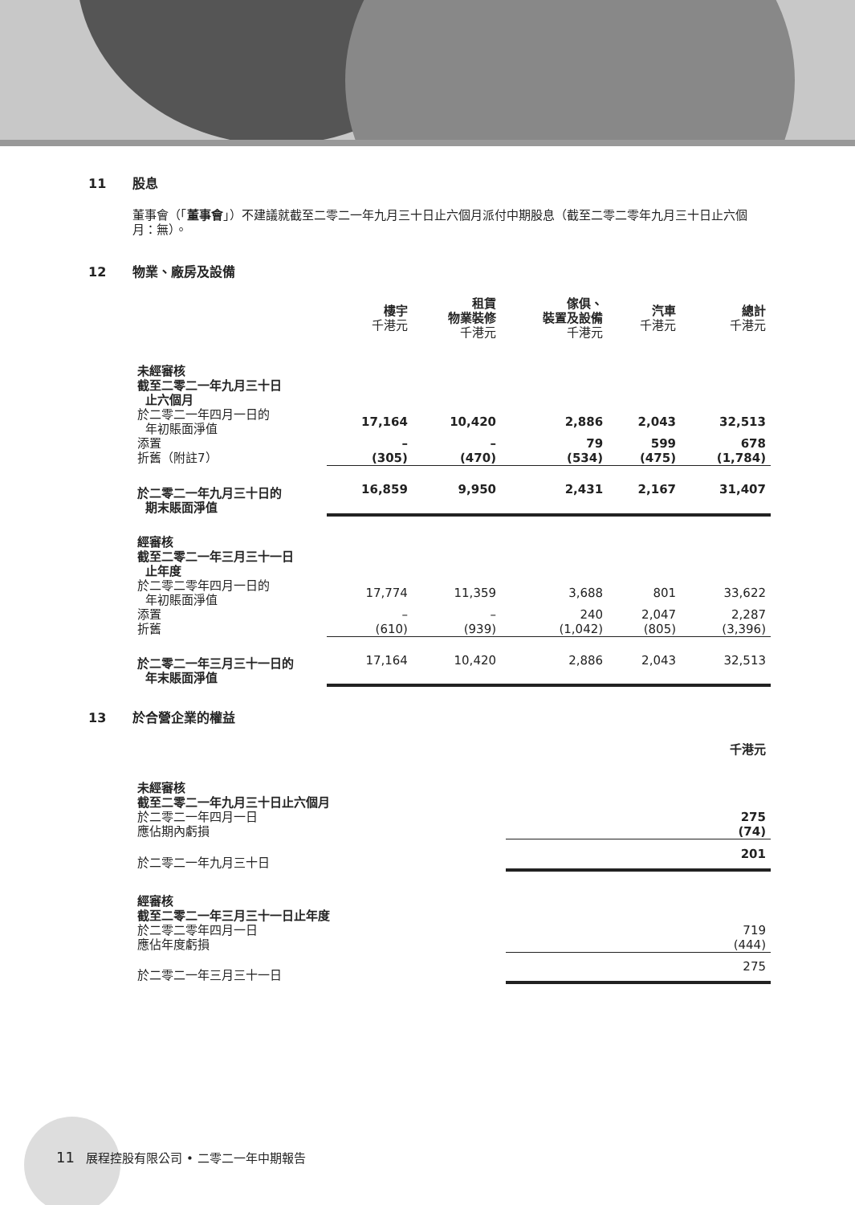11 股息
董事會（「董事會」）不建議就截至二零二一年九月三十日止六個月派付中期股息（截至二零二零年九月三十日止六個月：無）。
12 物業、廠房及設備
| | 樓宇 千港元 | 租賃 物業裝修 千港元 | 傢俱、 裝置及設備 千港元 | 汽車 千港元 | 總計 千港元 |
| --- | --- | --- | --- | --- | --- |
| 未經審核 截至二零二一年九月三十日 止六個月 | | | | | |
| 於二零二一年四月一日的 年初賬面淨值 | 17,164 | 10,420 | 2,886 | 2,043 | 32,513 |
| 添置 | – | – | 79 | 599 | 678 |
| 折舊（附註7） | (305) | (470) | (534) | (475) | (1,784) |
| 於二零二一年九月三十日的 期末賬面淨值 | 16,859 | 9,950 | 2,431 | 2,167 | 31,407 |
| 經審核 截至二零二一年三月三十一日 止年度 | | | | | |
| 於二零二零年四月一日的 年初賬面淨值 | 17,774 | 11,359 | 3,688 | 801 | 33,622 |
| 添置 | – | – | 240 | 2,047 | 2,287 |
| 折舊 | (610) | (939) | (1,042) | (805) | (3,396) |
| 於二零二一年三月三十一日的 年末賬面淨值 | 17,164 | 10,420 | 2,886 | 2,043 | 32,513 |
13 於合營企業的權益
| | 千港元 |
| --- | --- |
| 未經審核 截至二零二一年九月三十日止六個月 | |
| 於二零二一年四月一日 | 275 |
| 應佔期內虧損 | (74) |
| 於二零二一年九月三十日 | 201 |
| 經審核 截至二零二一年三月三十一日止年度 | |
| 於二零二零年四月一日 | 719 |
| 應佔年度虧損 | (444) |
| 於二零二一年三月三十一日 | 275 |
11 展程控股有限公司 • 二零二一年中期報告